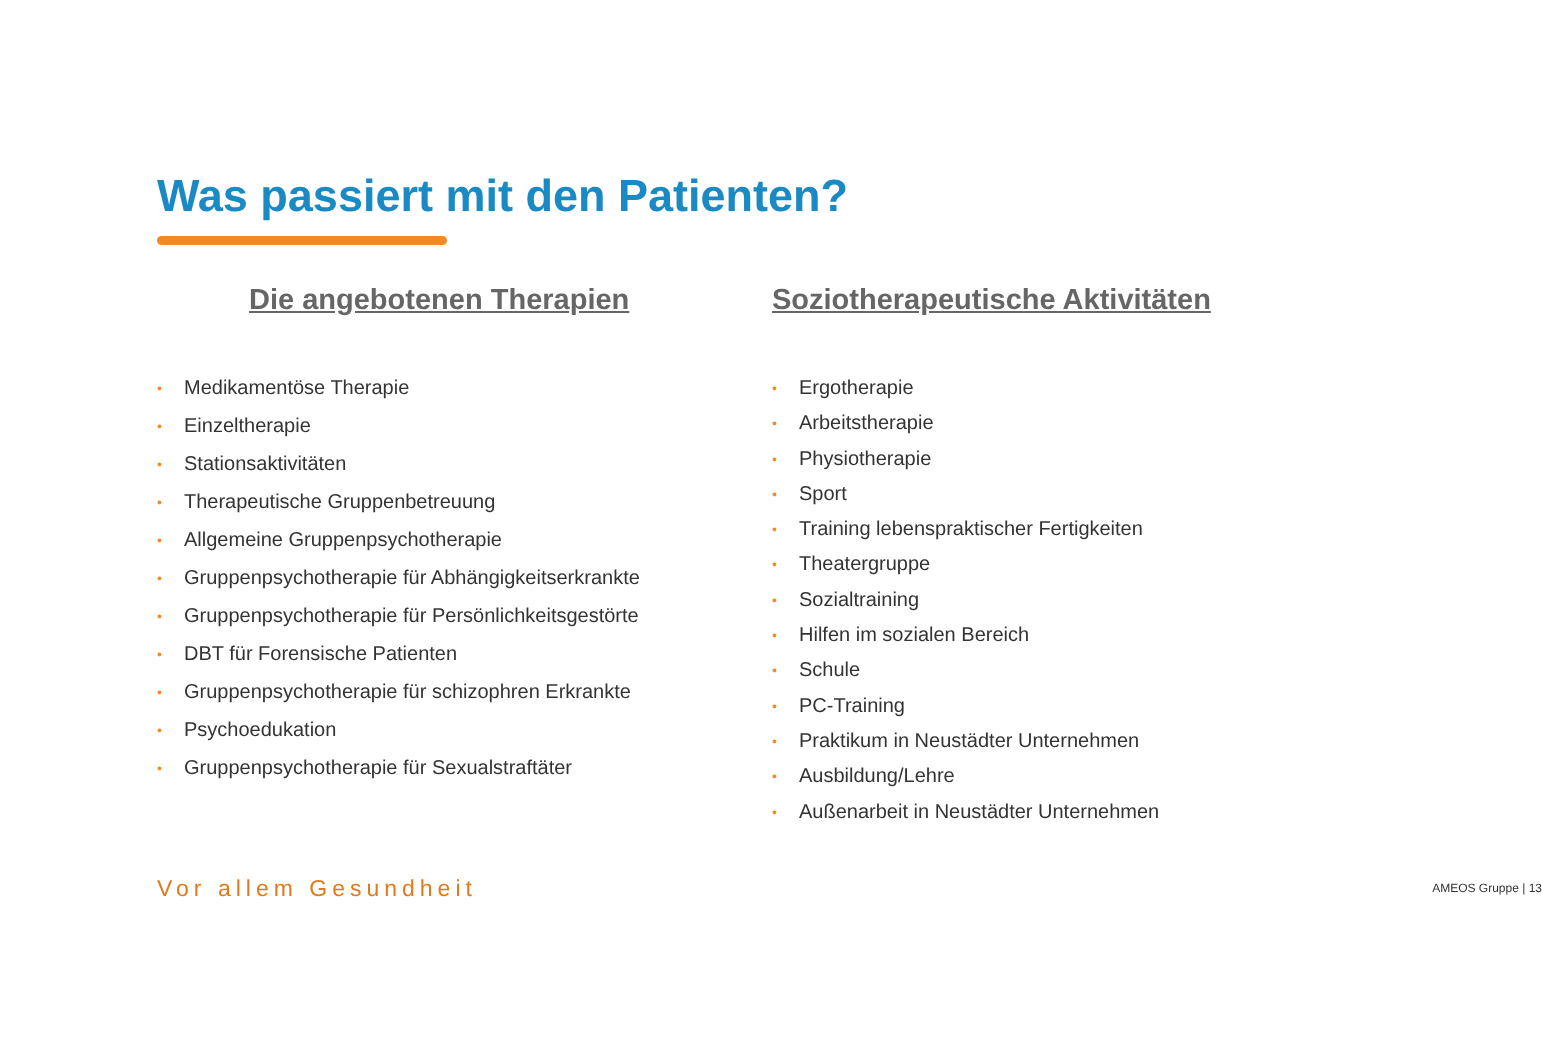Was passiert mit den Patienten?
Die angebotenen Therapien
• Medikamentöse Therapie
• Einzeltherapie
• Stationsaktivitäten
• Therapeutische Gruppenbetreuung
• Allgemeine Gruppenpsychotherapie
• Gruppenpsychotherapie für Abhängigkeitserkrankte
• Gruppenpsychotherapie für Persönlichkeitsgestörte
• DBT für Forensische Patienten
• Gruppenpsychotherapie für schizophren Erkrankte
• Psychoedukation
• Gruppenpsychotherapie für Sexualstraftäter
Soziotherapeutische Aktivitäten
• Ergotherapie
• Arbeitstherapie
• Physiotherapie
• Sport
• Training lebenspraktischer Fertigkeiten
• Theatergruppe
• Sozialtraining
• Hilfen im sozialen Bereich
• Schule
• PC-Training
• Praktikum in Neustädter Unternehmen
• Ausbildung/Lehre
• Außenarbeit in Neustädter Unternehmen
Vor allem Gesundheit
AMEOS Gruppe | 13